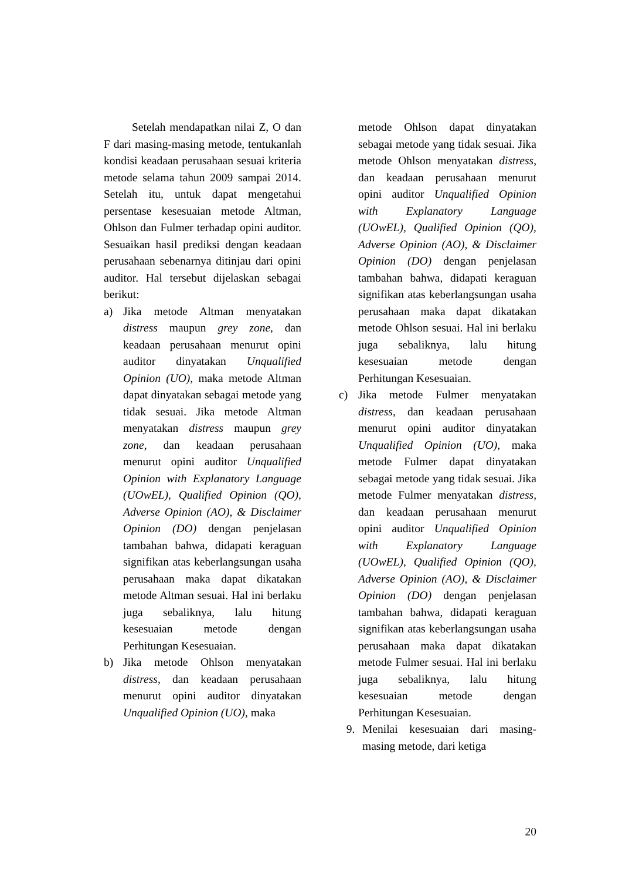Setelah mendapatkan nilai Z, O dan F dari masing-masing metode, tentukanlah kondisi keadaan perusahaan sesuai kriteria metode selama tahun 2009 sampai 2014. Setelah itu, untuk dapat mengetahui persentase kesesuaian metode Altman, Ohlson dan Fulmer terhadap opini auditor. Sesuaikan hasil prediksi dengan keadaan perusahaan sebenarnya ditinjau dari opini auditor. Hal tersebut dijelaskan sebagai berikut:
a) Jika metode Altman menyatakan distress maupun grey zone, dan keadaan perusahaan menurut opini auditor dinyatakan Unqualified Opinion (UO), maka metode Altman dapat dinyatakan sebagai metode yang tidak sesuai. Jika metode Altman menyatakan distress maupun grey zone, dan keadaan perusahaan menurut opini auditor Unqualified Opinion with Explanatory Language (UOwEL), Qualified Opinion (QO), Adverse Opinion (AO), & Disclaimer Opinion (DO) dengan penjelasan tambahan bahwa, didapati keraguan signifikan atas keberlangsungan usaha perusahaan maka dapat dikatakan metode Altman sesuai. Hal ini berlaku juga sebaliknya, lalu hitung kesesuaian metode dengan Perhitungan Kesesuaian.
b) Jika metode Ohlson menyatakan distress, dan keadaan perusahaan menurut opini auditor dinyatakan Unqualified Opinion (UO), maka
metode Ohlson dapat dinyatakan sebagai metode yang tidak sesuai. Jika metode Ohlson menyatakan distress, dan keadaan perusahaan menurut opini auditor Unqualified Opinion with Explanatory Language (UOwEL), Qualified Opinion (QO), Adverse Opinion (AO), & Disclaimer Opinion (DO) dengan penjelasan tambahan bahwa, didapati keraguan signifikan atas keberlangsungan usaha perusahaan maka dapat dikatakan metode Ohlson sesuai. Hal ini berlaku juga sebaliknya, lalu hitung kesesuaian metode dengan Perhitungan Kesesuaian.
c) Jika metode Fulmer menyatakan distress, dan keadaan perusahaan menurut opini auditor dinyatakan Unqualified Opinion (UO), maka metode Fulmer dapat dinyatakan sebagai metode yang tidak sesuai. Jika metode Fulmer menyatakan distress, dan keadaan perusahaan menurut opini auditor Unqualified Opinion with Explanatory Language (UOwEL), Qualified Opinion (QO), Adverse Opinion (AO), & Disclaimer Opinion (DO) dengan penjelasan tambahan bahwa, didapati keraguan signifikan atas keberlangsungan usaha perusahaan maka dapat dikatakan metode Fulmer sesuai. Hal ini berlaku juga sebaliknya, lalu hitung kesesuaian metode dengan Perhitungan Kesesuaian.
9. Menilai kesesuaian dari masing-masing metode, dari ketiga
20